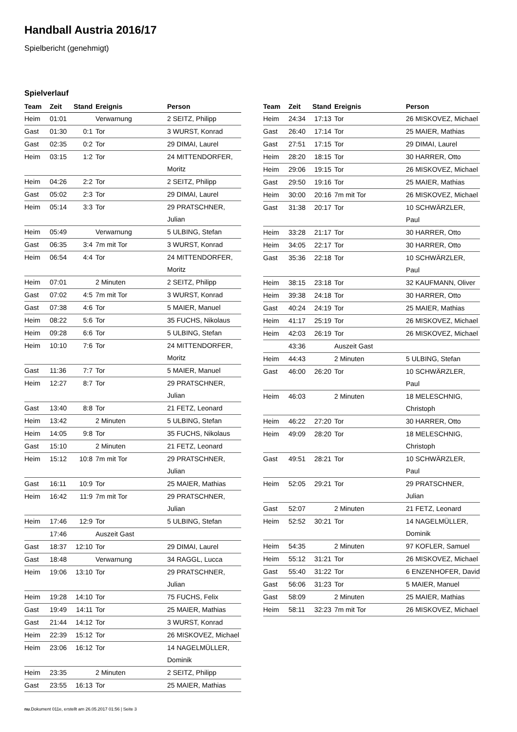Handball Austria 2016/17
Spielbericht (genehmigt)
Spielverlauf
| Team | Zeit | Stand | Ereignis | Person |
| --- | --- | --- | --- | --- |
| Heim | 01:01 | | Verwarnung | 2 SEITZ, Philipp |
| Gast | 01:30 | 0:1 | Tor | 3 WURST, Konrad |
| Gast | 02:35 | 0:2 | Tor | 29 DIMAI, Laurel |
| Heim | 03:15 | 1:2 | Tor | 24 MITTENDORFER, Moritz |
| Heim | 04:26 | 2:2 | Tor | 2 SEITZ, Philipp |
| Gast | 05:02 | 2:3 | Tor | 29 DIMAI, Laurel |
| Heim | 05:14 | 3:3 | Tor | 29 PRATSCHNER, Julian |
| Heim | 05:49 | | Verwarnung | 5 ULBING, Stefan |
| Gast | 06:35 | 3:4 | 7m mit Tor | 3 WURST, Konrad |
| Heim | 06:54 | 4:4 | Tor | 24 MITTENDORFER, Moritz |
| Heim | 07:01 | | 2 Minuten | 2 SEITZ, Philipp |
| Gast | 07:02 | 4:5 | 7m mit Tor | 3 WURST, Konrad |
| Gast | 07:38 | 4:6 | Tor | 5 MAIER, Manuel |
| Heim | 08:22 | 5:6 | Tor | 35 FUCHS, Nikolaus |
| Heim | 09:28 | 6:6 | Tor | 5 ULBING, Stefan |
| Heim | 10:10 | 7:6 | Tor | 24 MITTENDORFER, Moritz |
| Gast | 11:36 | 7:7 | Tor | 5 MAIER, Manuel |
| Heim | 12:27 | 8:7 | Tor | 29 PRATSCHNER, Julian |
| Gast | 13:40 | 8:8 | Tor | 21 FETZ, Leonard |
| Heim | 13:42 | | 2 Minuten | 5 ULBING, Stefan |
| Heim | 14:05 | 9:8 | Tor | 35 FUCHS, Nikolaus |
| Gast | 15:10 | | 2 Minuten | 21 FETZ, Leonard |
| Heim | 15:12 | 10:8 | 7m mit Tor | 29 PRATSCHNER, Julian |
| Gast | 16:11 | 10:9 | Tor | 25 MAIER, Mathias |
| Heim | 16:42 | 11:9 | 7m mit Tor | 29 PRATSCHNER, Julian |
| Heim | 17:46 | 12:9 | Tor | 5 ULBING, Stefan |
| | 17:46 | | Auszeit Gast | |
| Gast | 18:37 | 12:10 | Tor | 29 DIMAI, Laurel |
| Gast | 18:48 | | Verwarnung | 34 RAGGL, Lucca |
| Heim | 19:06 | 13:10 | Tor | 29 PRATSCHNER, Julian |
| Heim | 19:28 | 14:10 | Tor | 75 FUCHS, Felix |
| Gast | 19:49 | 14:11 | Tor | 25 MAIER, Mathias |
| Gast | 21:44 | 14:12 | Tor | 3 WURST, Konrad |
| Heim | 22:39 | 15:12 | Tor | 26 MISKOVEZ, Michael |
| Heim | 23:06 | 16:12 | Tor | 14 NAGELMÜLLER, Dominik |
| Heim | 23:35 | | 2 Minuten | 2 SEITZ, Philipp |
| Gast | 23:55 | 16:13 | Tor | 25 MAIER, Mathias |
| Team | Zeit | Stand | Ereignis | Person |
| --- | --- | --- | --- | --- |
| Heim | 24:34 | 17:13 | Tor | 26 MISKOVEZ, Michael |
| Gast | 26:40 | 17:14 | Tor | 25 MAIER, Mathias |
| Gast | 27:51 | 17:15 | Tor | 29 DIMAI, Laurel |
| Heim | 28:20 | 18:15 | Tor | 30 HARRER, Otto |
| Heim | 29:06 | 19:15 | Tor | 26 MISKOVEZ, Michael |
| Gast | 29:50 | 19:16 | Tor | 25 MAIER, Mathias |
| Heim | 30:00 | 20:16 | 7m mit Tor | 26 MISKOVEZ, Michael |
| Gast | 31:38 | 20:17 | Tor | 10 SCHWÄRZLER, Paul |
| Heim | 33:28 | 21:17 | Tor | 30 HARRER, Otto |
| Heim | 34:05 | 22:17 | Tor | 30 HARRER, Otto |
| Gast | 35:36 | 22:18 | Tor | 10 SCHWÄRZLER, Paul |
| Heim | 38:15 | 23:18 | Tor | 32 KAUFMANN, Oliver |
| Heim | 39:38 | 24:18 | Tor | 30 HARRER, Otto |
| Gast | 40:24 | 24:19 | Tor | 25 MAIER, Mathias |
| Heim | 41:17 | 25:19 | Tor | 26 MISKOVEZ, Michael |
| Heim | 42:03 | 26:19 | Tor | 26 MISKOVEZ, Michael |
| | 43:36 | | Auszeit Gast | |
| Heim | 44:43 | | 2 Minuten | 5 ULBING, Stefan |
| Gast | 46:00 | 26:20 | Tor | 10 SCHWÄRZLER, Paul |
| Heim | 46:03 | | 2 Minuten | 18 MELESCHNIG, Christoph |
| Heim | 46:22 | 27:20 | Tor | 30 HARRER, Otto |
| Heim | 49:09 | 28:20 | Tor | 18 MELESCHNIG, Christoph |
| Gast | 49:51 | 28:21 | Tor | 10 SCHWÄRZLER, Paul |
| Heim | 52:05 | 29:21 | Tor | 29 PRATSCHNER, Julian |
| Gast | 52:07 | | 2 Minuten | 21 FETZ, Leonard |
| Heim | 52:52 | 30:21 | Tor | 14 NAGELMÜLLER, Dominik |
| Heim | 54:35 | | 2 Minuten | 97 KOFLER, Samuel |
| Heim | 55:12 | 31:21 | Tor | 26 MISKOVEZ, Michael |
| Gast | 55:40 | 31:22 | Tor | 6 ENZENHOFER, David |
| Gast | 56:06 | 31:23 | Tor | 5 MAIER, Manuel |
| Gast | 58:09 | | 2 Minuten | 25 MAIER, Mathias |
| Heim | 58:11 | 32:23 | 7m mit Tor | 26 MISKOVEZ, Michael |
nu.Dokument 011e, erstellt am 26.05.2017 01:56 | Seite 3